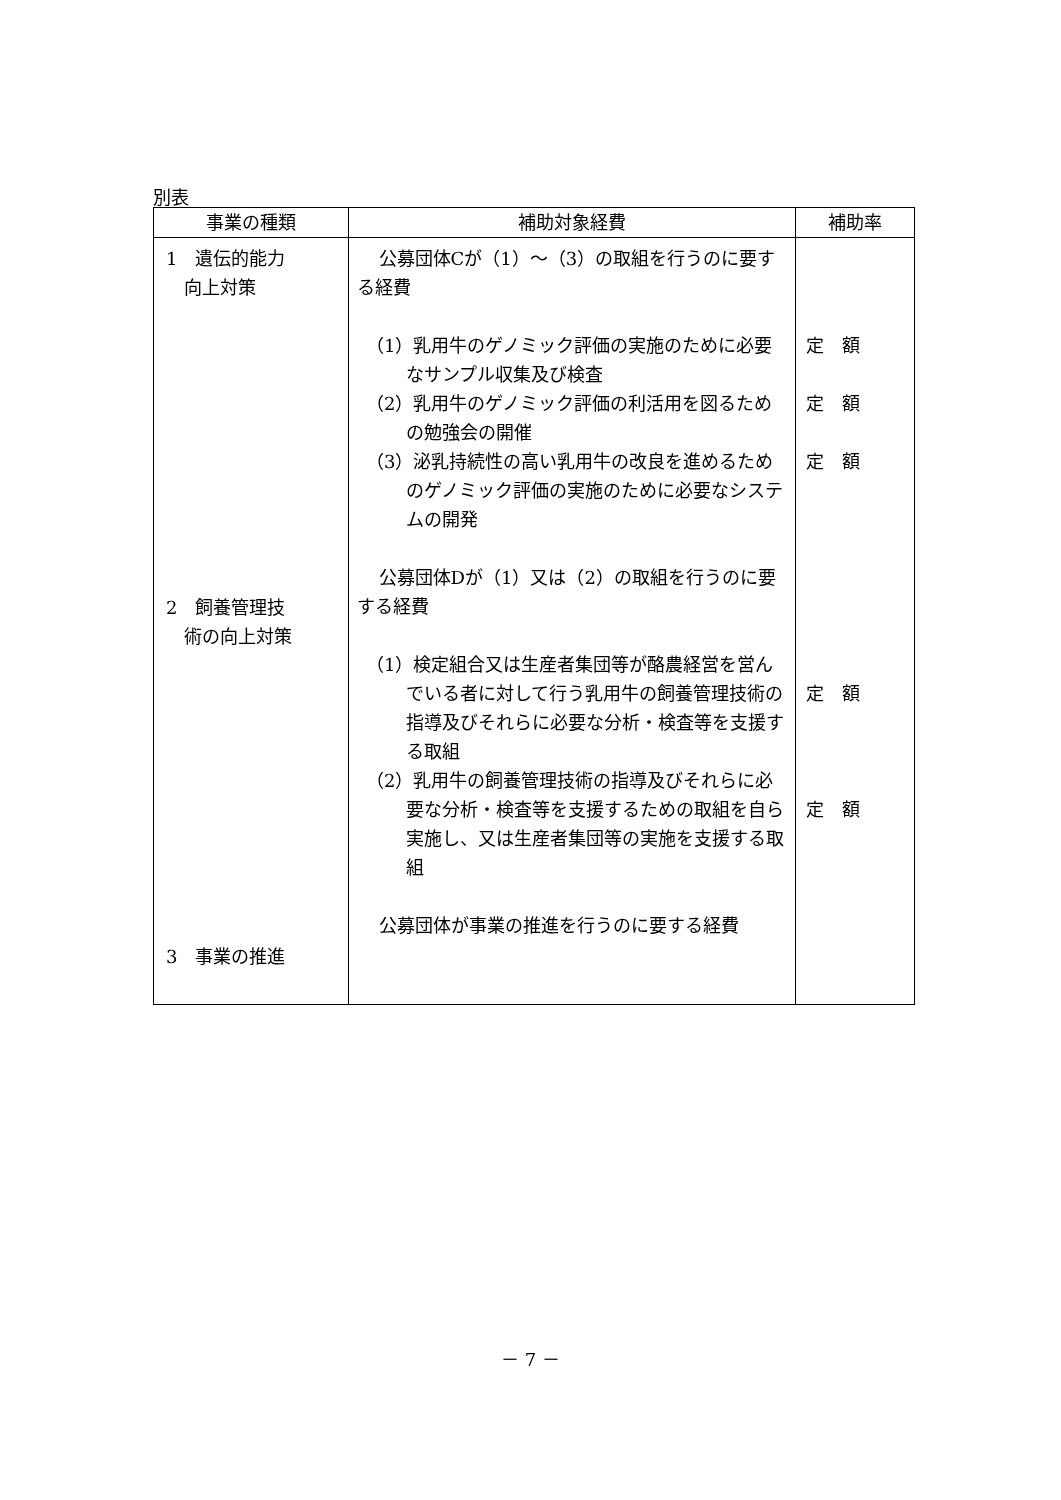別表
| 事業の種類 | 補助対象経費 | 補助率 |
| --- | --- | --- |
| 1 遺伝的能力 向上対策 2 飼養管理技 術の向上対策 3 事業の推進 | 公募団体Cが（1）～（3）の取組を行うのに要する経費 （1）乳用牛のゲノミック評価の実施のために必要なサンプル収集及び検査 （2）乳用牛のゲノミック評価の利活用を図るための勉強会の開催 （3）泌乳持続性の高い乳用牛の改良を進めるためのゲノミック評価の実施のために必要なシステムの開発 公募団体Dが（1）又は（2）の取組を行うのに要する経費 （1）検定組合又は生産者集団等が酪農経営を営んでいる者に対して行う乳用牛の飼養管理技術の指導及びそれらに必要な分析・検査等を支援する取組 （2）乳用牛の飼養管理技術の指導及びそれらに必要な分析・検査等を支援するための取組を自ら実施し、又は生産者集団等の実施を支援する取組 公募団体が事業の推進を行うのに要する経費 | 定 額 定 額 定 額 定 額 定 額 |
－ 7 －